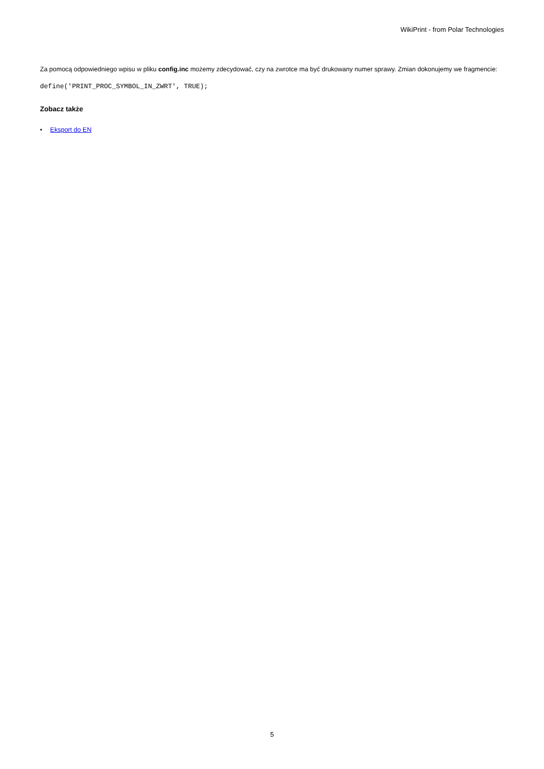WikiPrint - from Polar Technologies
Za pomocą odpowiedniego wpisu w pliku config.inc możemy zdecydować, czy na zwrotce ma być drukowany numer sprawy. Zmian dokonujemy we fragmencie:
define('PRINT_PROC_SYMBOL_IN_ZWRT', TRUE);
Zobacz także
• Eksport do EN
5